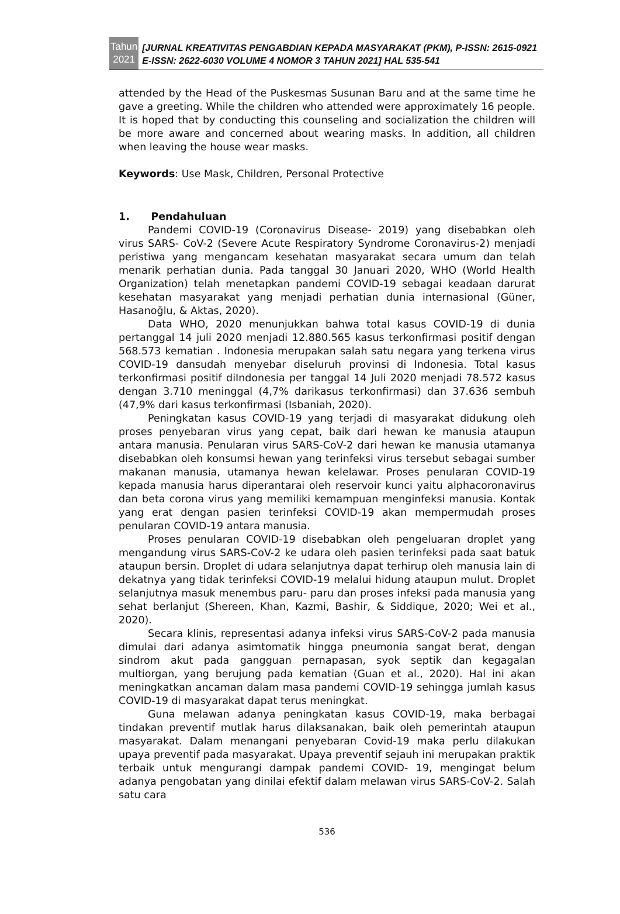Tahun
2021
[JURNAL KREATIVITAS PENGABDIAN KEPADA MASYARAKAT (PKM), P-ISSN: 2615-0921 E-ISSN: 2622-6030 VOLUME 4 NOMOR 3 TAHUN 2021] HAL 535-541
attended by the Head of the Puskesmas Susunan Baru and at the same time he gave a greeting. While the children who attended were approximately 16 people. It is hoped that by conducting this counseling and socialization the children will be more aware and concerned about wearing masks. In addition, all children when leaving the house wear masks.
Keywords: Use Mask, Children, Personal Protective
1. Pendahuluan
Pandemi COVID-19 (Coronavirus Disease- 2019) yang disebabkan oleh virus SARS- CoV-2 (Severe Acute Respiratory Syndrome Coronavirus-2) menjadi peristiwa yang mengancam kesehatan masyarakat secara umum dan telah menarik perhatian dunia. Pada tanggal 30 Januari 2020, WHO (World Health Organization) telah menetapkan pandemi COVID-19 sebagai keadaan darurat kesehatan masyarakat yang menjadi perhatian dunia internasional (Güner, Hasanoğlu, & Aktas, 2020).
Data WHO, 2020 menunjukkan bahwa total kasus COVID-19 di dunia pertanggal 14 juli 2020 menjadi 12.880.565 kasus terkonfirmasi positif dengan 568.573 kematian . Indonesia merupakan salah satu negara yang terkena virus COVID-19 dansudah menyebar diseluruh provinsi di Indonesia. Total kasus terkonfirmasi positif diIndonesia per tanggal 14 Juli 2020 menjadi 78.572 kasus dengan 3.710 meninggal (4,7% darikasus terkonfirmasi) dan 37.636 sembuh (47,9% dari kasus terkonfirmasi (Isbaniah, 2020).
Peningkatan kasus COVID-19 yang terjadi di masyarakat didukung oleh proses penyebaran virus yang cepat, baik dari hewan ke manusia ataupun antara manusia. Penularan virus SARS-CoV-2 dari hewan ke manusia utamanya disebabkan oleh konsumsi hewan yang terinfeksi virus tersebut sebagai sumber makanan manusia, utamanya hewan kelelawar. Proses penularan COVID-19 kepada manusia harus diperantarai oleh reservoir kunci yaitu alphacoronavirus dan beta corona virus yang memiliki kemampuan menginfeksi manusia. Kontak yang erat dengan pasien terinfeksi COVID-19 akan mempermudah proses penularan COVID-19 antara manusia.
Proses penularan COVID-19 disebabkan oleh pengeluaran droplet yang mengandung virus SARS-CoV-2 ke udara oleh pasien terinfeksi pada saat batuk ataupun bersin. Droplet di udara selanjutnya dapat terhirup oleh manusia lain di dekatnya yang tidak terinfeksi COVID-19 melalui hidung ataupun mulut. Droplet selanjutnya masuk menembus paru- paru dan proses infeksi pada manusia yang sehat berlanjut (Shereen, Khan, Kazmi, Bashir, & Siddique, 2020; Wei et al., 2020).
Secara klinis, representasi adanya infeksi virus SARS-CoV-2 pada manusia dimulai dari adanya asimtomatik hingga pneumonia sangat berat, dengan sindrom akut pada gangguan pernapasan, syok septik dan kegagalan multiorgan, yang berujung pada kematian (Guan et al., 2020). Hal ini akan meningkatkan ancaman dalam masa pandemi COVID-19 sehingga jumlah kasus COVID-19 di masyarakat dapat terus meningkat.
Guna melawan adanya peningkatan kasus COVID-19, maka berbagai tindakan preventif mutlak harus dilaksanakan, baik oleh pemerintah ataupun masyarakat. Dalam menangani penyebaran Covid-19 maka perlu dilakukan upaya preventif pada masyarakat. Upaya preventif sejauh ini merupakan praktik terbaik untuk mengurangi dampak pandemi COVID- 19, mengingat belum adanya pengobatan yang dinilai efektif dalam melawan virus SARS-CoV-2. Salah satu cara
536